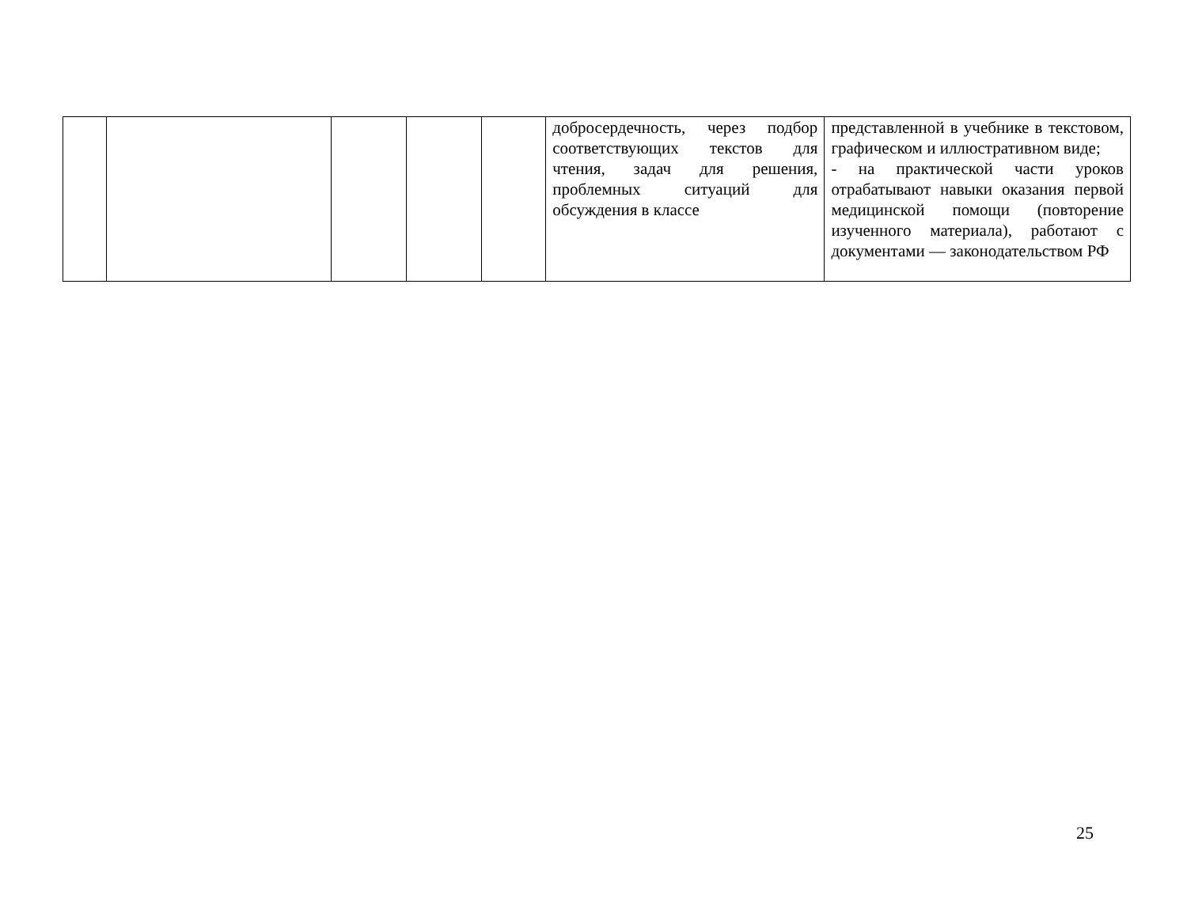| | | | | | добросердечность, через подбор соответствующих текстов для чтения, задач для решения, проблемных ситуаций для обсуждения в классе | представленной в учебнике в текстовом, графическом и иллюстративном виде; - на практической части уроков отрабатывают навыки оказания первой медицинской помощи (повторение изученного материала), работают с документами — законодательством РФ |
25